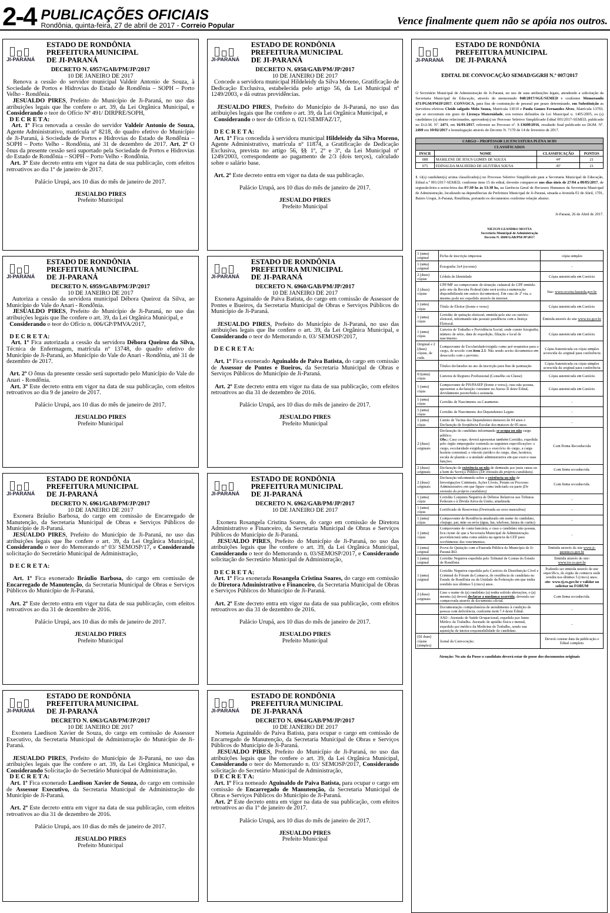2-4
PUBLICAÇÕES OFICIAIS
Rondônia, quinta-feira, 27 de abril de 2017 - Correio Popular
Vence finalmente quem não se apóia nos outros.
JI-PARANÁ
ESTADO DE RONDÔNIA
PREFEITURA MUNICIPAL
DE JI-PARANÁ
DECRETO N. 6957/GAB/PM/JP/2017
10 DE JANEIRO DE 2017
Renova a cessão do servidor municipal Valdeir Antonio de Souza, à Sociedade de Portos e Hidrovias do Estado de Rondônia – SOPH – Porto Velho - Rondônia.
JESUALDO PIRES, Prefeito do Município de Ji-Paraná, no uso das atribuições legais que lhe confere o art. 39, da Lei Orgânica Municipal, e Considerando o teor do Ofício Nº 491/ DIRPRE/SOPH,
D E C R E T A:
Art. 1º Fica renovada a cessão do servidor Valdeir Antonio de Souza, Agente Administrativo, matrícula nº 8218, do quadro efetivo do Município de Ji-Paraná, à Sociedade de Portos e Hidrovias do Estado de Rondônia – SOPH – Porto Velho - Rondônia, até 31 de dezembro de 2017. Art. 2º O ônus da presente cessão será suportado pela Sociedade de Portos e Hidrovias do Estado de Rondônia – SOPH – Porto Velho - Rondônia.
Art. 3º Este decreto entra em vigor na data de sua publicação, com efeitos retroativos ao dia 1º de janeiro de 2017.
Palácio Urupá, aos 10 dias do mês de janeiro de 2017.
JESUALDO PIRES
Prefeito Municipal
JI-PARANÁ
ESTADO DE RONDÔNIA
PREFEITURA MUNICIPAL
DE JI-PARANÁ
DECRETO N. 6959/GAB/PM/JP/2017
10 DE JANEIRO DE 2017
Autoriza a cessão da servidora municipal Débora Queiroz da Silva, ao Município do Vale do Anari - Rondônia.
JESUALDO PIRES, Prefeito do Município de Ji-Paraná, no uso das atribuições legais que lhe confere o art. 39, da Lei Orgânica Municipal, e
Considerando o teor do Ofício n. 006/GP/PMVA/2017,
D E C R E T A:
Art. 1º Fica autorizada a cessão da servidora Débora Queiroz da Silva, Técnica de Enfermagem, matrícula nº 13748, do quadro efetivo do Município de Ji-Paraná, ao Município do Vale do Anari - Rondônia, até 31 de dezembro de 2017.
Art. 2º O ônus da presente cessão será suportado pelo Município do Vale do Anari - Rondônia.
Art. 3º Este decreto entra em vigor na data de sua publicação, com efeitos retroativos ao dia 9 de janeiro de 2017.
Palácio Urupá, aos 10 dias do mês de janeiro de 2017.
JESUALDO PIRES
Prefeito Municipal
JI-PARANÁ
ESTADO DE RONDÔNIA
PREFEITURA MUNICIPAL
DE JI-PARANÁ
DECRETO N. 6961/GAB/PM/JP/2017
10 DE JANEIRO DE 2017
Exonera Bráulio Barbosa, do cargo em comissão de Encarregado de Manutenção, da Secretaria Municipal de Obras e Serviços Públicos do Município de Ji-Paraná.
JESUALDO PIRES, Prefeito do Município de Ji-Paraná, no uso das atribuições legais que lhe confere o art. 39, da Lei Orgânica Municipal, Considerando o teor do Memorando nº 03/ SEMOSP/17, e Considerando solicitação do Secretário Municipal de Administração,
D E C R E T A:
Art. 1º Fica exonerado Bráulio Barbosa, do cargo em comissão de Encarregado de Manutenção, da Secretaria Municipal de Obras e Serviços Públicos do Município de Ji-Paraná.
Art. 2º Este decreto entra em vigor na data de sua publicação, com efeitos retroativos ao dia 31 de dezembro de 2016.
Palácio Urupá, aos 10 dias do mês de janeiro de 2017.
JESUALDO PIRES
Prefeito Municipal
JI-PARANÁ
ESTADO DE RONDÔNIA
PREFEITURA MUNICIPAL
DE JI-PARANÁ
DECRETO N. 6963/GAB/PM/JP/2017
10 DE JANEIRO DE 2017
Exonera Laedison Xavier de Souza, do cargo em comissão de Assessor Executivo, da Secretaria Municipal de Administração do Município de Ji-Paraná.
JESUALDO PIRES, Prefeito do Município de Ji-Paraná, no uso das atribuições legais que lhe confere o art. 39, da Lei Orgânica Municipal, e Considerando Solicitação do Secretário Municipal de Administração.
D E C R E T A:
Art. 1º Fica exonerado Laedison Xavier de Souza, do cargo em comissão de Assessor Executivo, da Secretaria Municipal de Administração do Município de Ji-Paraná.
Art. 2º Este decreto entra em vigor na data de sua publicação, com efeitos retroativos ao dia 31 de dezembro de 2016.
Palácio Urupá, aos 10 dias do mês de janeiro de 2017.
JESUALDO PIRES
Prefeito Municipal
JI-PARANÁ
ESTADO DE RONDÔNIA
PREFEITURA MUNICIPAL
DE JI-PARANÁ
DECRETO N. 6958/GAB/PM/JP/2017
10 DE JANEIRO DE 2017
Concede a servidora municipal Hildeleidy da Silva Moreno, Gratificação de Dedicação Exclusiva, estabelecida pelo artigo 56, da Lei Municipal nº 1249/2003, e dá outras providências.
JESUALDO PIRES, Prefeito do Município de Ji-Paraná, no uso das atribuições legais que lhe confere o art. 39, da Lei Orgânica Municipal, e
Considerando o teor do Ofício n. 021/SEMFAZ/17,
D E C R E T A:
Art. 1º Fica concedida à servidora municipal Hildeleidy da Silva Moreno, Agente Administrativo, matrícula nº 11874, a Gratificação de Dedicação Exclusiva, prevista no artigo 56, §§ 1º, 2º e 3º, da Lei Municipal nº 1249/2003, correspondente ao pagamento de 2/3 (dois terços), calculado sobre o salário base.
Art. 2º Este decreto entra em vigor na data de sua publicação.
Palácio Urupá, aos 10 dias do mês de janeiro de 2017.
JESUALDO PIRES
Prefeito Municipal
JI-PARANÁ
ESTADO DE RONDÔNIA
PREFEITURA MUNICIPAL
DE JI-PARANÁ
DECRETO N. 6960/GAB/PM/JP/2017
10 DE JANEIRO DE 2017
Exonera Aguinaldo de Paiva Batista, do cargo em comissão de Assessor de Pontes e Bueiros, da Secretaria Municipal de Obras e Serviços Públicos do Município de Ji-Paraná.
JESUALDO PIRES, Prefeito do Município de Ji-Paraná, no uso das atribuições legais que lhe confere o art. 39, da Lei Orgânica Municipal, e Considerando o teor do Memorando n. 03/ SEMOSP/2017,
D E C R E T A:
Art. 1º Fica exonerado Aguinaldo de Paiva Batista, do cargo em comissão de Assessor de Pontes e Bueiros, da Secretaria Municipal de Obras e Serviços Públicos do Município de Ji-Paraná.
Art. 2º Este decreto entra em vigor na data de sua publicação, com efeitos retroativos ao dia 31 de dezembro de 2016.
Palácio Urupá, aos 10 dias do mês de janeiro de 2017.
JESUALDO PIRES
Prefeito Municipal
JI-PARANÁ
ESTADO DE RONDÔNIA
PREFEITURA MUNICIPAL
DE JI-PARANÁ
DECRETO N. 6962/GAB/PM/JP/2017
10 DE JANEIRO DE 2017
Exonera Rosangela Cristina Soares, do cargo em comissão de Diretora Administrativo e Financeiro, da Secretaria Municipal de Obras e Serviços Públicos do Município de Ji-Paraná.
JESUALDO PIRES, Prefeito do Município de Ji-Paraná, no uso das atribuições legais que lhe confere o art. 39, da Lei Orgânica Municipal, Considerando o teor do Memorando n. 03/SEMOSP/2017, e Considerando solicitação do Secretário Municipal de Administração,
D E C R E T A:
Art. 1º Fica exonerada Rosangela Cristina Soares, do cargo em comissão de Diretora Administrativo e Financeiro, da Secretaria Municipal de Obras e Serviços Públicos do Município de Ji-Paraná.
Art. 2º Este decreto entra em vigor na data de sua publicação, com efeitos retroativos ao dia 31 de dezembro de 2016.
Palácio Urupá, aos 10 dias do mês de janeiro de 2017.
JESUALDO PIRES
Prefeito Municipal
JI-PARANÁ
ESTADO DE RONDÔNIA
PREFEITURA MUNICIPAL
DE JI-PARANÁ
DECRETO N. 6964/GAB/PM/JP/2017
10 DE JANEIRO DE 2017
Nomeia Aguinaldo de Paiva Batista, para ocupar o cargo em comissão de Encarregado de Manutenção, da Secretaria Municipal de Obras e Serviços Públicos do Município de Ji-Paraná.
JESUALDO PIRES, Prefeito do Município de Ji-Paraná, no uso das atribuições legais que lhe confere o art. 39, da Lei Orgânica Municipal, Considerando o teor do Memorando n. 03/ SEMOSP/2017, Considerando solicitação do Secretário Municipal de Administração,
D E C R E T A:
Art. 1º Fica nomeado Aguinaldo de Paiva Batista, para ocupar o cargo em comissão de Encarregado de Manutenção, da Secretaria Municipal de Obras e Serviços Públicos do Município de Ji-Paraná.
Art. 2º Este decreto entra em vigor na data de sua publicação, com efeitos retroativos ao dia 1º de janeiro de 2017.
Palácio Urupá, aos 10 dias do mês de janeiro de 2017.
JESUALDO PIRES
Prefeito Municipal
JI-PARANÁ
ESTADO DE RONDÔNIA
PREFEITURA MUNICIPAL
DE JI-PARANÁ
EDITAL DE CONVOCAÇÃO SEMAD/GGRH N.º 007/2017
O Secretário Municipal de Administração de Ji-Paraná, no uso de suas atribuições legais, atendendo a solicitação da Secretaria Municipal de Educação, através do memorando 048/2017/SGE/SEMED e conforme Memorando 471/PGM/PMJP/2017, CONVOCA, para fins de contratação de pessoal por prazo determinado, em Substituição as Servidora efetivas Cleide salgado Melo Souza, Matrícula 13818 e Paula Gomes Fernandes Alves, Matrícula 13783, que se encontram em gozo de Licença Maternidade, nos termos definidos da Lei Municipal n. 1405/2005, os (s) candidatos (s) abaixo relacionados, aprovados(s) no Processo Seletivo Simplificado Edital 001/2017-SEMED, publicado no D.O.M. Nº. 2471, em 16/01/2017, referente ao Processo nº. 1-13600/2016, resultado final publicado no DOM. Nº. 2490 em 10/02/2017 e homologação através do Decreto N. 7170 de 14 de fevereiro de 2017.
| CARGO – PROFESSOR LICENCIATURA PLENA 30 HS | | | |
| --- | --- | --- | --- |
| CLASSIFICADOS | | | |
| INSCR | NOME | CLASSIFICAÇÃO | PONTOS |
| 088 | MARILENE DE JESUS GOMES DE SOUZA | 44º | 21 |
| 075 | EDINALDA MALHEIRO DE OLIVEIRA SOUSA | 45º | 21 |
1. O(s) candidato(s) acima classificado(s) no Processo Seletivo Simplificado para a Secretaria Municipal de Educação, Edital n.º 001/2017-SEMED, conforme item 15 do edital, deverão comparecer nos dias úteis de 27/04 a 08/05/2017, de segunda-feira a sexta-feira das 07:30 hs às 13:30 hs, na Gerência Geral de Recursos Humanos da Secretaria Municipal de Administração, localizado na dependências da Prefeitura Municipal de Ji-Paraná, situada a Avenida 02 de Abril, 1701, Bairro Urupá, Ji-Paraná, Rondônia, portando os documentos conforme relação abaixo.
Ji-Paraná, 26 de Abril de 2017.
NILTON LEANDRO MOTTA
Secretário Municipal de Administração
Decreto N. 6900/GAB/PM/JP/2017
| 1 (uma) original | Ficha de inscrição impressa | cópia simples |
| 1 (uma) original | Fotografia 3x4 (recente) | - |
| 2 (duas) cópias | Cédula de Identidade | Cópia autenticada em Cartório |
| 2 (duas) cópias | CPF/MF ou comprovante de situação cadastral do CPF emitido pelo site da Receita Federal (não será aceita a numeração disponibilizada em outros documentos). Em caso de 2ª via, o mesmo pode ser expedido através da internet. | Site: www.receita.fazenda.gov.br |
| 1 (uma) cópia | Título de Eleitor (frente e verso) | Cópia autenticada em Cartório |
| 1 (uma) cópia | Certidão de quitação eleitoral, emitida pelo site ou cartório eleitoral, informando não possuir pendência com a Justiça Eleitoral. | Emitida através do site www.tre.gov.br |
| 1 (uma) cópia | Carteira de Trabalho e Previdência Social, onde conste fotografia, número de série, data de expedição, filiação e local de nascimento | Cópia autenticada em Cartório |
| Original e 2 (duas) cópias, de cada. | Comprovante de Escolaridade/exigido como pré-requisitos para o cargo, de acordo com item 2.1 . Não sendo aceito documentos em desacordo com o previsto. | Cópia Autenticada ou cópia simples acrescida do original para conferência |
| | Títulos declarados no ato da inscrição para fins de pontuação | Cópia Autenticada ou cópia simples acrescida da original para conferência |
| 01(uma) cópia | Carteira de Registro Profissional (Conselho ou Classe) | Cópia autenticada em Cartório |
| 1 (uma) cópia | Comprovante de PIS/PASEP (frente e verso), caso não possua, apresentar a declaração constante no Anexo II deste Edital, devidamente preenchida e assinada. | Cópia autenticada em Cartório |
| 1 (uma) cópia | Certidão de Nascimento ou Casamento | - |
| 1 (uma) cópia | Certidão de Nascimento dos Dependentes Legais | - |
| 1 (uma) cópia | Cartão de Vacina dos Dependentes menores de 04 anos e Declaração de freqüência Escolar dos maiores de 05 anos. | - |
| 2 (duas) originais | Declaração do candidato informando se ocupa ou não cargo público. Obs.: Caso ocupe, deverá apresentar também Certidão, expedida pelo órgão empregador contendo as seguintes especificações: o cargo, escolaridade exigida para o exercício do cargo, a carga horária contratual, o vínculo jurídico do cargo, dias, horários, escala de plantão e a unidade administrativa em que exerce suas funções. | Com Firma Reconhecida |
| 2 (duas) originais | Declaração de existência ou não de demissão por justa causa ou a bem do Serviço Público (De emissão do próprio candidato). | Com firma reconhecida. |
| 2 (duas) originais | Declaração informando sobre a existência ou não de Investigações Criminais, Ações Cíveis, Penais ou Processo Administrativo em que figure como indiciado ou parte (De emissão do próprio candidato). | Com firma reconhecida. |
| 1 (uma) cópia | Certidão Conjunta Negativa de Débitos Relativos aos Tributos Federais e à Dívida Ativa da União, atualizada. | - |
| 1 (uma) cópia | Certificado de Reservista (Destinada ao sexo masculino) | - |
| 1 (uma) cópia | Comprovante de Residência atualizado em nome do candidato, cônjuge, pai, mãe ou avós (água, luz, telefone, fatura de cartão) | - |
| 1 (uma) cópia | Comprovante de conta bancária, e caso o candidato não possua, fica ciente de que a Secretaria Municipal de Administração providenciará uma conta salário na agencia da CEF para recebimento dos vencimentos. | - |
| 1 (uma) original | Prova de Quitação com a Fazenda Pública do Município de Ji-Paraná-RO. | Emitida através do site www.ji-parana.ro.gov.br |
| 1 (uma) original | Certidão Negativa expedida pelo Tribunal de Contas do Estado de Rondônia. | Emitida através do site: www.tce.ro.gov.br |
| 1 (uma) original | Certidão Negativa expedida pelo Cartório de Distribuição Cível e Criminal do Fórum da Comarca, de residência do candidato no Estado de Rondônia ou da Unidade da Federação em que tenha residido nos últimos 5 (cinco) anos. | Podendo ser emitida através de site específico, do órgão da comarca onde residiu nos últimos 5 (cinco) anos. site- www.tj.ro.gov.br e validar ou solicitar no FORUM |
| 2 (duas) originais | Caso o nome do (a) candidato (a) tenha sofrido alterações, o (a) mesmo (a) deverá declarar a mudança ocorrida , devendo ser comprovada através de documento oficial. | Com firma reconhecida. |
| | Documentação comprobatória de atendimento à condição de pessoa com deficiência, conforme item 7.4 deste Edital. | - |
| | ASO - Atestado de Saúde Ocupacional, expedido por Junta Médico do Trabalho. Atestado de aptidão física e mental, expedido por médico da Medicina do Trabalho, sendo sua aquisição de inteira responsabilidade do candidato. | - |
| (02 duas) cópias (simples) | Jornal da Convocação; | Deverá constar data da publicação e Edital completo |
Atenção: No ato da Posse o candidato deverá estar de posse dos documentos originais